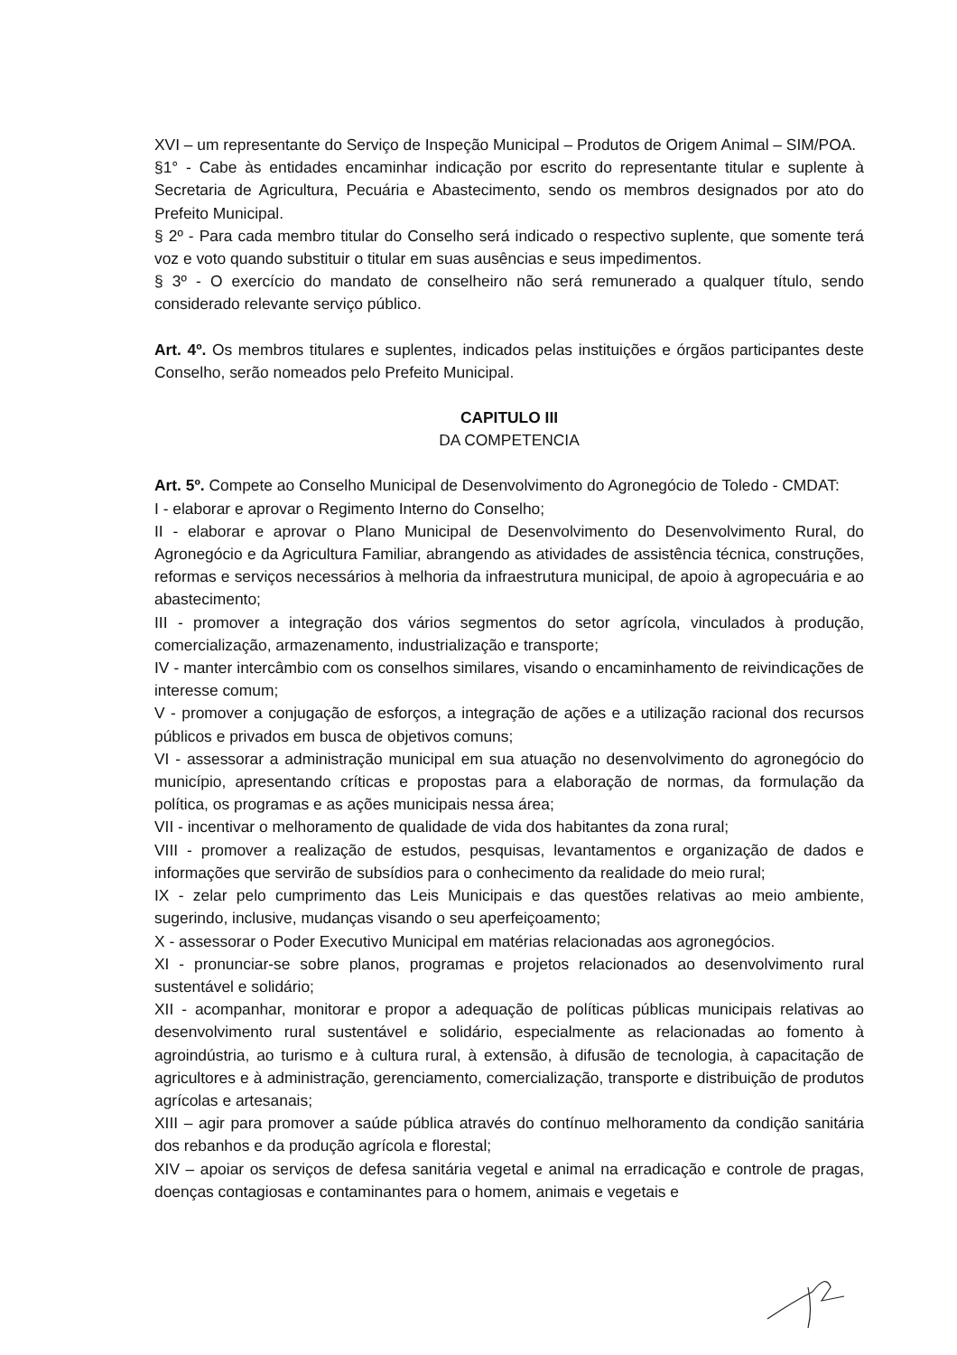XVI – um representante do Serviço de Inspeção Municipal – Produtos de Origem Animal – SIM/POA.
§1° - Cabe às entidades encaminhar indicação por escrito do representante titular e suplente à Secretaria de Agricultura, Pecuária e Abastecimento, sendo os membros designados por ato do Prefeito Municipal.
§ 2º - Para cada membro titular do Conselho será indicado o respectivo suplente, que somente terá voz e voto quando substituir o titular em suas ausências e seus impedimentos.
§ 3º - O exercício do mandato de conselheiro não será remunerado a qualquer título, sendo considerado relevante serviço público.
Art. 4º. Os membros titulares e suplentes, indicados pelas instituições e órgãos participantes deste Conselho, serão nomeados pelo Prefeito Municipal.
CAPITULO III
DA COMPETENCIA
Art. 5º. Compete ao Conselho Municipal de Desenvolvimento do Agronegócio de Toledo - CMDAT:
I - elaborar e aprovar o Regimento Interno do Conselho;
II - elaborar e aprovar o Plano Municipal de Desenvolvimento do Desenvolvimento Rural, do Agronegócio e da Agricultura Familiar, abrangendo as atividades de assistência técnica, construções, reformas e serviços necessários à melhoria da infraestrutura municipal, de apoio à agropecuária e ao abastecimento;
III - promover a integração dos vários segmentos do setor agrícola, vinculados à produção, comercialização, armazenamento, industrialização e transporte;
IV - manter intercâmbio com os conselhos similares, visando o encaminhamento de reivindicações de interesse comum;
V - promover a conjugação de esforços, a integração de ações e a utilização racional dos recursos públicos e privados em busca de objetivos comuns;
VI - assessorar a administração municipal em sua atuação no desenvolvimento do agronegócio do município, apresentando críticas e propostas para a elaboração de normas, da formulação da política, os programas e as ações municipais nessa área;
VII - incentivar o melhoramento de qualidade de vida dos habitantes da zona rural;
VIII - promover a realização de estudos, pesquisas, levantamentos e organização de dados e informações que servirão de subsídios para o conhecimento da realidade do meio rural;
IX - zelar pelo cumprimento das Leis Municipais e das questões relativas ao meio ambiente, sugerindo, inclusive, mudanças visando o seu aperfeiçoamento;
X - assessorar o Poder Executivo Municipal em matérias relacionadas aos agronegócios.
XI - pronunciar-se sobre planos, programas e projetos relacionados ao desenvolvimento rural sustentável e solidário;
XII - acompanhar, monitorar e propor a adequação de políticas públicas municipais relativas ao desenvolvimento rural sustentável e solidário, especialmente as relacionadas ao fomento à agroindústria, ao turismo e à cultura rural, à extensão, à difusão de tecnologia, à capacitação de agricultores e à administração, gerenciamento, comercialização, transporte e distribuição de produtos agrícolas e artesanais;
XIII – agir para promover a saúde pública através do contínuo melhoramento da condição sanitária dos rebanhos e da produção agrícola e florestal;
XIV – apoiar os serviços de defesa sanitária vegetal e animal na erradicação e controle de pragas, doenças contagiosas e contaminantes para o homem, animais e vegetais e